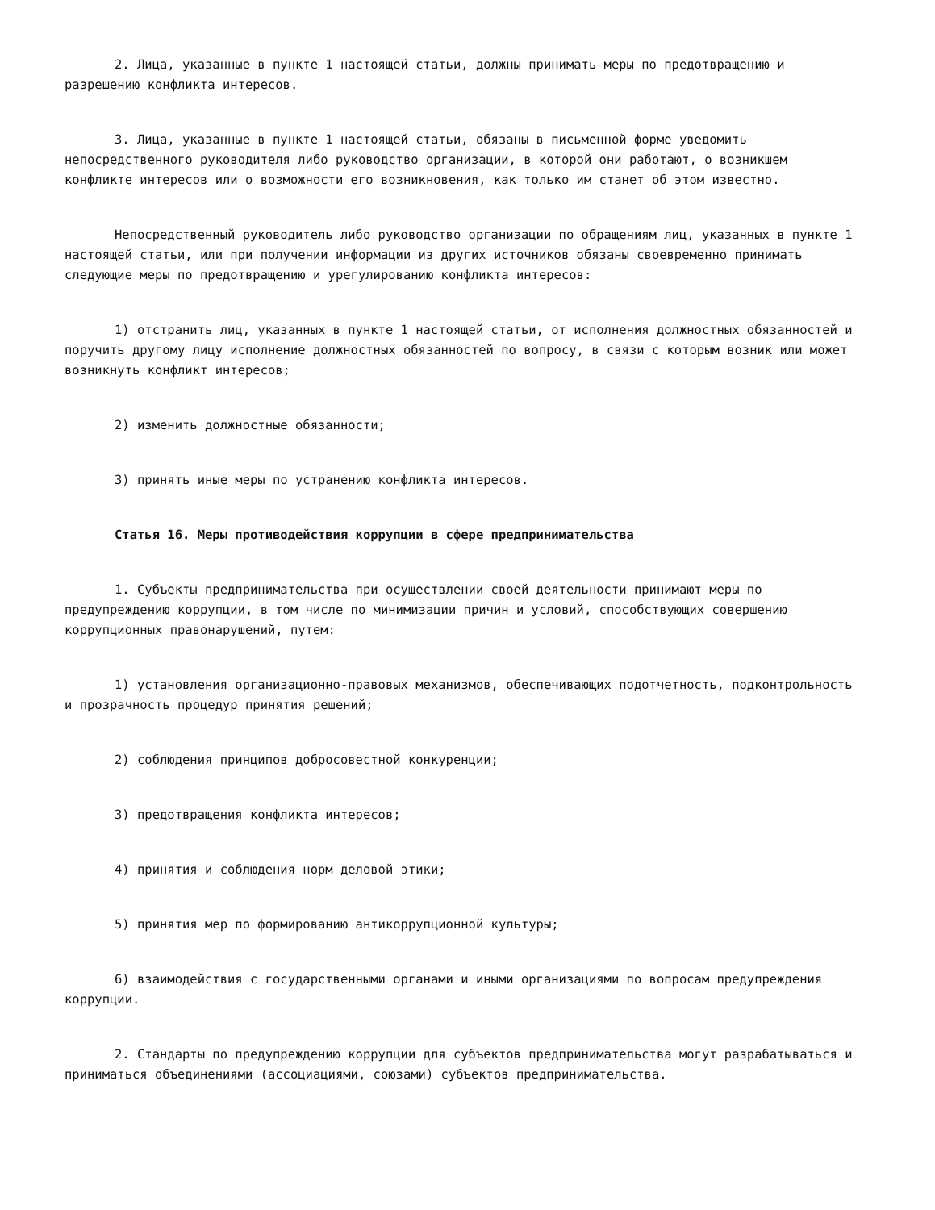2. Лица, указанные в пункте 1 настоящей статьи, должны принимать меры по предотвращению и разрешению конфликта интересов.
3. Лица, указанные в пункте 1 настоящей статьи, обязаны в письменной форме уведомить непосредственного руководителя либо руководство организации, в которой они работают, о возникшем конфликте интересов или о возможности его возникновения, как только им станет об этом известно.
Непосредственный руководитель либо руководство организации по обращениям лиц, указанных в пункте 1 настоящей статьи, или при получении информации из других источников обязаны своевременно принимать следующие меры по предотвращению и урегулированию конфликта интересов:
1) отстранить лиц, указанных в пункте 1 настоящей статьи, от исполнения должностных обязанностей и поручить другому лицу исполнение должностных обязанностей по вопросу, в связи с которым возник или может возникнуть конфликт интересов;
2) изменить должностные обязанности;
3) принять иные меры по устранению конфликта интересов.
Статья 16. Меры противодействия коррупции в сфере предпринимательства
1. Субъекты предпринимательства при осуществлении своей деятельности принимают меры по предупреждению коррупции, в том числе по минимизации причин и условий, способствующих совершению коррупционных правонарушений, путем:
1) установления организационно-правовых механизмов, обеспечивающих подотчетность, подконтрольность и прозрачность процедур принятия решений;
2) соблюдения принципов добросовестной конкуренции;
3) предотвращения конфликта интересов;
4) принятия и соблюдения норм деловой этики;
5) принятия мер по формированию антикоррупционной культуры;
6) взаимодействия с государственными органами и иными организациями по вопросам предупреждения коррупции.
2. Стандарты по предупреждению коррупции для субъектов предпринимательства могут разрабатываться и приниматься объединениями (ассоциациями, союзами) субъектов предпринимательства.